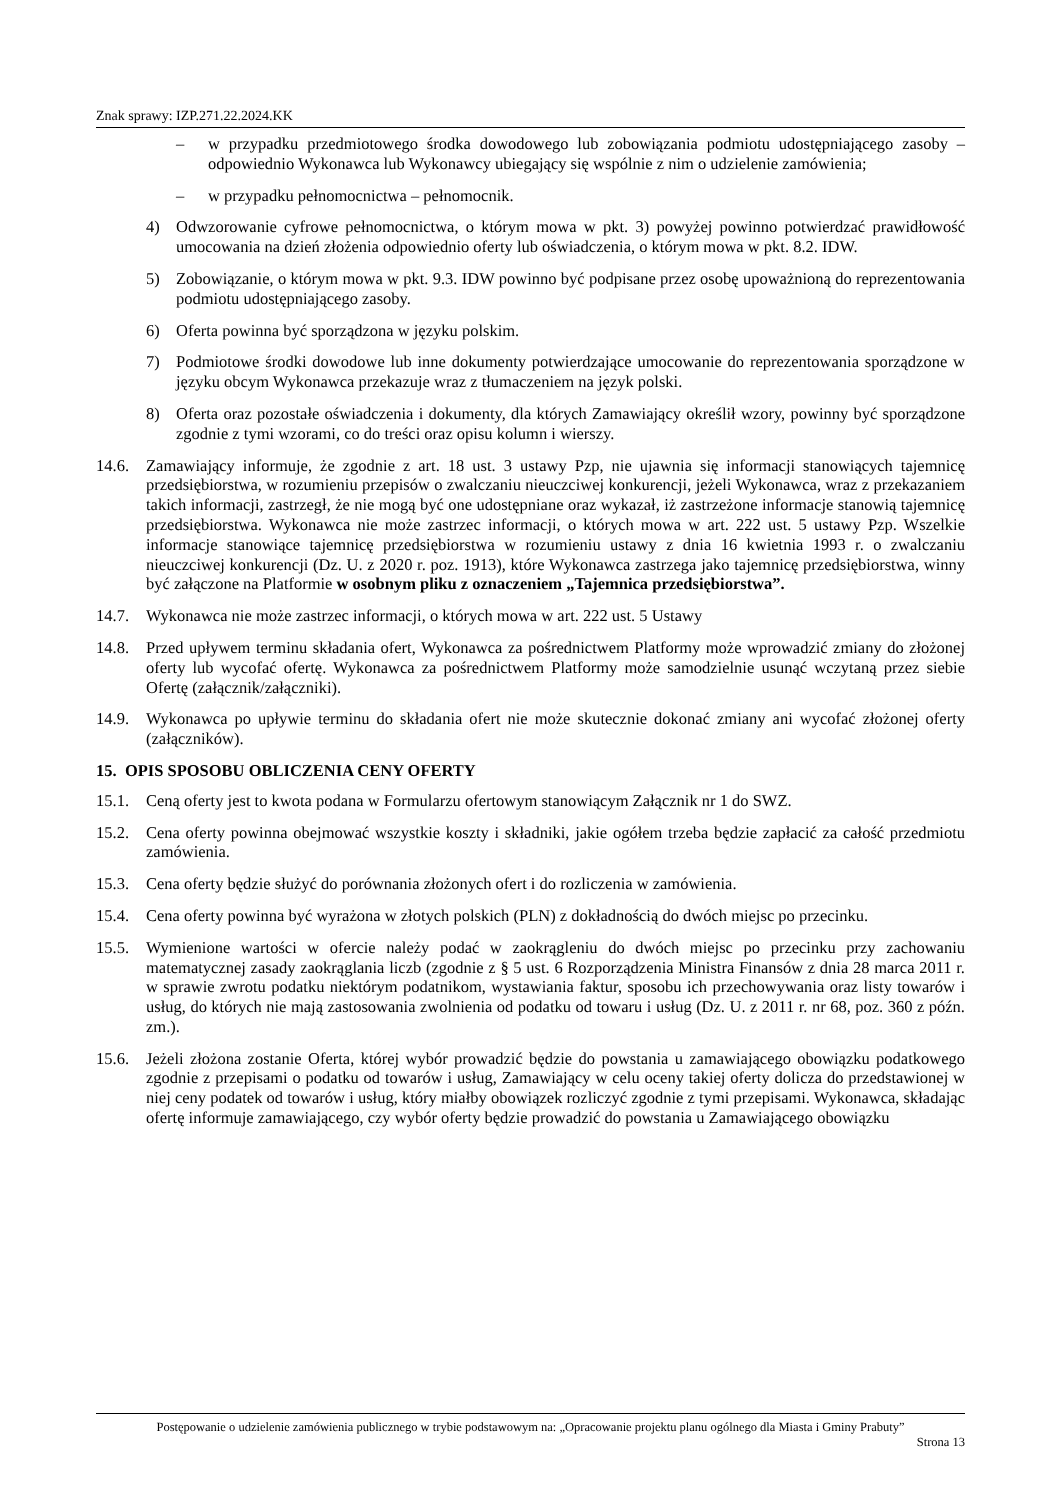Znak sprawy: IZP.271.22.2024.KK
– w przypadku przedmiotowego środka dowodowego lub zobowiązania podmiotu udostępniającego zasoby – odpowiednio Wykonawca lub Wykonawcy ubiegający się wspólnie z nim o udzielenie zamówienia;
– w przypadku pełnomocnictwa – pełnomocnik.
4) Odwzorowanie cyfrowe pełnomocnictwa, o którym mowa w pkt. 3) powyżej powinno potwierdzać prawidłowość umocowania na dzień złożenia odpowiednio oferty lub oświadczenia, o którym mowa w pkt. 8.2. IDW.
5) Zobowiązanie, o którym mowa w pkt. 9.3. IDW powinno być podpisane przez osobę upoważnioną do reprezentowania podmiotu udostępniającego zasoby.
6) Oferta powinna być sporządzona w języku polskim.
7) Podmiotowe środki dowodowe lub inne dokumenty potwierdzające umocowanie do reprezentowania sporządzone w języku obcym Wykonawca przekazuje wraz z tłumaczeniem na język polski.
8) Oferta oraz pozostałe oświadczenia i dokumenty, dla których Zamawiający określił wzory, powinny być sporządzone zgodnie z tymi wzorami, co do treści oraz opisu kolumn i wierszy.
14.6. Zamawiający informuje, że zgodnie z art. 18 ust. 3 ustawy Pzp, nie ujawnia się informacji stanowiących tajemnicę przedsiębiorstwa, w rozumieniu przepisów o zwalczaniu nieuczciwej konkurencji, jeżeli Wykonawca, wraz z przekazaniem takich informacji, zastrzegł, że nie mogą być one udostępniane oraz wykazał, iż zastrzeżone informacje stanowią tajemnicę przedsiębiorstwa. Wykonawca nie może zastrzec informacji, o których mowa w art. 222 ust. 5 ustawy Pzp. Wszelkie informacje stanowiące tajemnicę przedsiębiorstwa w rozumieniu ustawy z dnia 16 kwietnia 1993 r. o zwalczaniu nieuczciwej konkurencji (Dz. U. z 2020 r. poz. 1913), które Wykonawca zastrzega jako tajemnicę przedsiębiorstwa, winny być załączone na Platformie w osobnym pliku z oznaczeniem „Tajemnica przedsiębiorstwa”.
14.7. Wykonawca nie może zastrzec informacji, o których mowa w art. 222 ust. 5 Ustawy
14.8. Przed upływem terminu składania ofert, Wykonawca za pośrednictwem Platformy może wprowadzić zmiany do złożonej oferty lub wycofać ofertę. Wykonawca za pośrednictwem Platformy może samodzielnie usunąć wczytaną przez siebie Ofertę (załącznik/załączniki).
14.9. Wykonawca po upływie terminu do składania ofert nie może skutecznie dokonać zmiany ani wycofać złożonej oferty (załączników).
15. OPIS SPOSOBU OBLICZENIA CENY OFERTY
15.1. Ceną oferty jest to kwota podana w Formularzu ofertowym stanowiącym Załącznik nr 1 do SWZ.
15.2. Cena oferty powinna obejmować wszystkie koszty i składniki, jakie ogółem trzeba będzie zapłacić za całość przedmiotu zamówienia.
15.3. Cena oferty będzie służyć do porównania złożonych ofert i do rozliczenia w zamówienia.
15.4. Cena oferty powinna być wyrażona w złotych polskich (PLN) z dokładnością do dwóch miejsc po przecinku.
15.5. Wymienione wartości w ofercie należy podać w zaokrągleniu do dwóch miejsc po przecinku przy zachowaniu matematycznej zasady zaokrąglania liczb (zgodnie z § 5 ust. 6 Rozporządzenia Ministra Finansów z dnia 28 marca 2011 r. w sprawie zwrotu podatku niektórym podatnikom, wystawiania faktur, sposobu ich przechowywania oraz listy towarów i usług, do których nie mają zastosowania zwolnienia od podatku od towaru i usług (Dz. U. z 2011 r. nr 68, poz. 360 z późn. zm.).
15.6. Jeżeli złożona zostanie Oferta, której wybór prowadzić będzie do powstania u zamawiającego obowiązku podatkowego zgodnie z przepisami o podatku od towarów i usług, Zamawiający w celu oceny takiej oferty dolicza do przedstawionej w niej ceny podatek od towarów i usług, który miałby obowiązek rozliczyć zgodnie z tymi przepisami. Wykonawca, składając ofertę informuje zamawiającego, czy wybór oferty będzie prowadzić do powstania u Zamawiającego obowiązku
Postępowanie o udzielenie zamówienia publicznego w trybie podstawowym na: „Opracowanie projektu planu ogólnego dla Miasta i Gminy Prabuty”
Strona 13